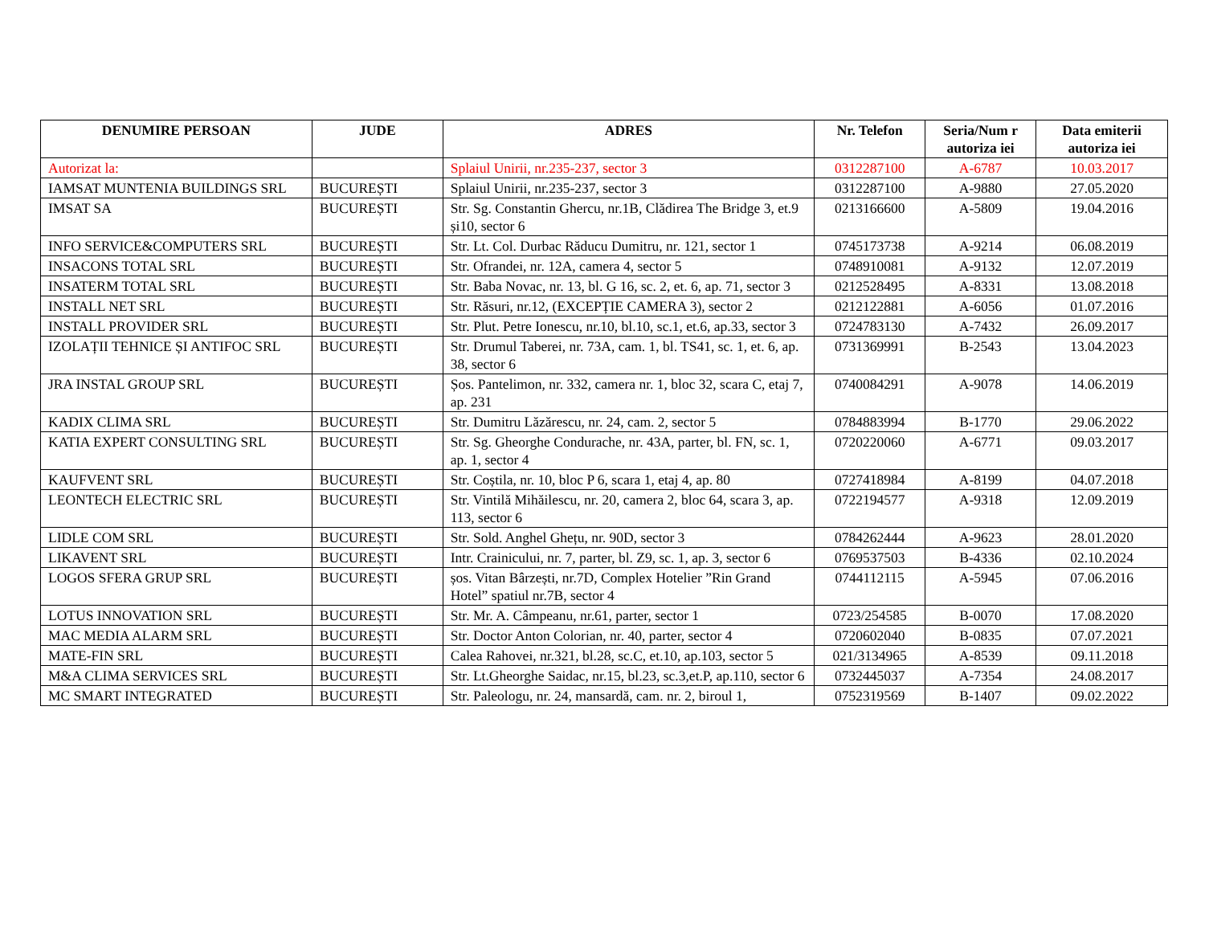| DENUMIRE PERSOAN | JUDE | ADRES | Nr. Telefon | Seria/Num r autoriza iei | Data emiterii autoriza iei |
| --- | --- | --- | --- | --- | --- |
| Autorizat la: | | Splaiul Unirii, nr.235-237, sector 3 | 0312287100 | A-6787 | 10.03.2017 |
| IAMSAT MUNTENIA BUILDINGS SRL | BUCUREȘTI | Splaiul Unirii, nr.235-237, sector 3 | 0312287100 | A-9880 | 27.05.2020 |
| IMSAT SA | BUCUREȘTI | Str. Sg. Constantin Ghercu, nr.1B, Clădirea The Bridge 3, et.9 și10, sector 6 | 0213166600 | A-5809 | 19.04.2016 |
| INFO SERVICE&COMPUTERS SRL | BUCUREȘTI | Str. Lt. Col. Durbac Răducu Dumitru, nr. 121, sector 1 | 0745173738 | A-9214 | 06.08.2019 |
| INSACONS TOTAL SRL | BUCUREȘTI | Str. Ofrandei, nr. 12A, camera 4, sector 5 | 0748910081 | A-9132 | 12.07.2019 |
| INSATERM TOTAL SRL | BUCUREȘTI | Str. Baba Novac, nr. 13, bl. G 16, sc. 2, et. 6, ap. 71, sector 3 | 0212528495 | A-8331 | 13.08.2018 |
| INSTALL NET SRL | BUCUREȘTI | Str. Răsuri, nr.12, (EXCEPȚIE CAMERA 3), sector 2 | 0212122881 | A-6056 | 01.07.2016 |
| INSTALL PROVIDER SRL | BUCUREȘTI | Str. Plut. Petre Ionescu, nr.10, bl.10, sc.1, et.6, ap.33, sector 3 | 0724783130 | A-7432 | 26.09.2017 |
| IZOLAȚII TEHNICE ȘI ANTIFOC SRL | BUCUREȘTI | Str. Drumul Taberei, nr. 73A, cam. 1, bl. TS41, sc. 1, et. 6, ap. 38, sector 6 | 0731369991 | B-2543 | 13.04.2023 |
| JRA INSTAL GROUP SRL | BUCUREȘTI | Șos. Pantelimon, nr. 332, camera nr. 1, bloc 32, scara C, etaj 7, ap. 231 | 0740084291 | A-9078 | 14.06.2019 |
| KADIX CLIMA SRL | BUCUREȘTI | Str. Dumitru Lăzărescu, nr. 24, cam. 2, sector 5 | 0784883994 | B-1770 | 29.06.2022 |
| KATIA EXPERT CONSULTING SRL | BUCUREȘTI | Str. Sg. Gheorghe Condurache, nr. 43A, parter, bl. FN, sc. 1, ap. 1, sector 4 | 0720220060 | A-6771 | 09.03.2017 |
| KAUFVENT SRL | BUCUREȘTI | Str. Coștila, nr. 10, bloc P 6, scara 1, etaj 4, ap. 80 | 0727418984 | A-8199 | 04.07.2018 |
| LEONTECH ELECTRIC SRL | BUCUREȘTI | Str. Vintilă Mihăilescu, nr. 20, camera 2, bloc 64, scara 3, ap. 113, sector 6 | 0722194577 | A-9318 | 12.09.2019 |
| LIDLE COM SRL | BUCUREȘTI | Str. Sold. Anghel Ghețu, nr. 90D, sector 3 | 0784262444 | A-9623 | 28.01.2020 |
| LIKAVENT SRL | BUCUREȘTI | Intr. Crainicului, nr. 7, parter, bl. Z9, sc. 1, ap. 3, sector 6 | 0769537503 | B-4336 | 02.10.2024 |
| LOGOS SFERA GRUP SRL | BUCUREȘTI | șos. Vitan Bârzești, nr.7D, Complex Hotelier ”Rin Grand Hotel” spatiul nr.7B, sector 4 | 0744112115 | A-5945 | 07.06.2016 |
| LOTUS INNOVATION SRL | BUCUREȘTI | Str. Mr. A. Câmpeanu, nr.61, parter, sector 1 | 0723/254585 | B-0070 | 17.08.2020 |
| MAC MEDIA ALARM SRL | BUCUREȘTI | Str. Doctor Anton Colorian, nr. 40, parter, sector 4 | 0720602040 | B-0835 | 07.07.2021 |
| MATE-FIN SRL | BUCUREȘTI | Calea Rahovei, nr.321, bl.28, sc.C, et.10, ap.103, sector 5 | 021/3134965 | A-8539 | 09.11.2018 |
| M&A CLIMA SERVICES SRL | BUCUREȘTI | Str. Lt.Gheorghe Saidac, nr.15, bl.23, sc.3,et.P, ap.110, sector 6 | 0732445037 | A-7354 | 24.08.2017 |
| MC SMART INTEGRATED | BUCUREȘTI | Str. Paleologu, nr. 24, mansardă, cam. nr. 2, biroul 1, | 0752319569 | B-1407 | 09.02.2022 |